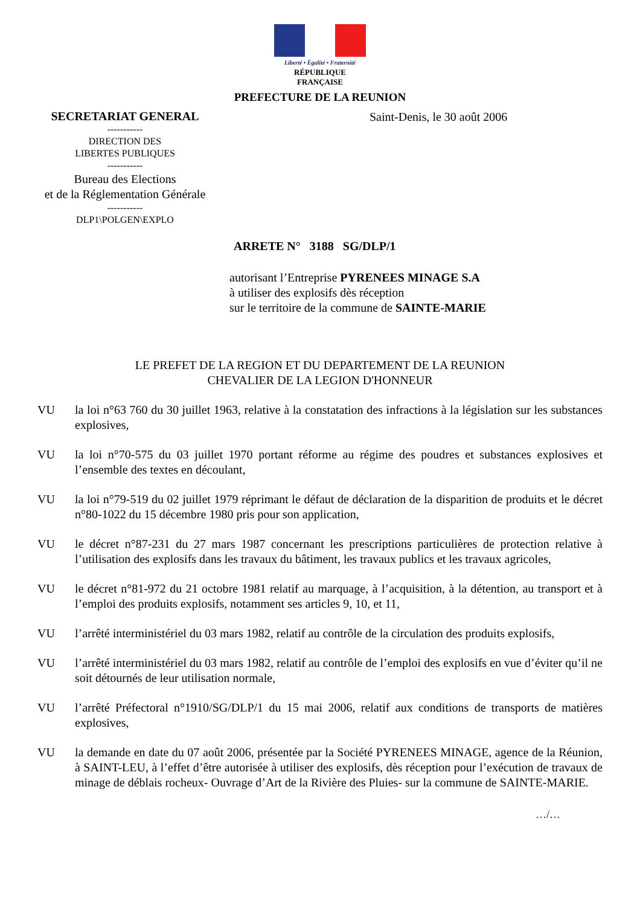Liberté • Égalité • Fraternité
RÉPUBLIQUE FRANÇAISE
PREFECTURE DE LA REUNION
SECRETARIAT GENERAL
-----------
DIRECTION DES
LIBERTES PUBLIQUES
-----------
Bureau des Elections
et de la Réglementation Générale
-----------
DLP1\POLGEN\EXPLO
Saint-Denis, le 30 août 2006
ARRETE N° 3188 SG/DLP/1
autorisant l’Entreprise PYRENEES MINAGE S.A
à utiliser des explosifs dès réception
sur le territoire de la commune de SAINTE-MARIE
LE PREFET DE LA REGION ET DU DEPARTEMENT DE LA REUNION
CHEVALIER DE LA LEGION D'HONNEUR
VU la loi n°63 760 du 30 juillet 1963, relative à la constatation des infractions à la législation sur les substances explosives,
VU la loi n°70-575 du 03 juillet 1970 portant réforme au régime des poudres et substances explosives et l’ensemble des textes en découlant,
VU la loi n°79-519 du 02 juillet 1979 réprimant le défaut de déclaration de la disparition de produits et le décret n°80-1022 du 15 décembre 1980 pris pour son application,
VU le décret n°87-231 du 27 mars 1987 concernant les prescriptions particulières de protection relative à l’utilisation des explosifs dans les travaux du bâtiment, les travaux publics et les travaux agricoles,
VU le décret n°81-972 du 21 octobre 1981 relatif au marquage, à l’acquisition, à la détention, au transport et à l’emploi des produits explosifs, notamment ses articles 9, 10, et 11,
VU l’arrêté interministériel du 03 mars 1982, relatif au contrôle de la circulation des produits explosifs,
VU l’arrêté interministériel du 03 mars 1982, relatif au contrôle de l’emploi des explosifs en vue d’éviter qu’il ne soit détournés de leur utilisation normale,
VU l’arrêté Préfectoral n°1910/SG/DLP/1 du 15 mai 2006, relatif aux conditions de transports de matières explosives,
VU la demande en date du 07 août 2006, présentée par la Société PYRENEES MINAGE, agence de la Réunion, à SAINT-LEU, à l’effet d’être autorisée à utiliser des explosifs, dès réception pour l’exécution de travaux de minage de déblais rocheux- Ouvrage d’Art de la Rivière des Pluies- sur la commune de SAINTE-MARIE.
…/…